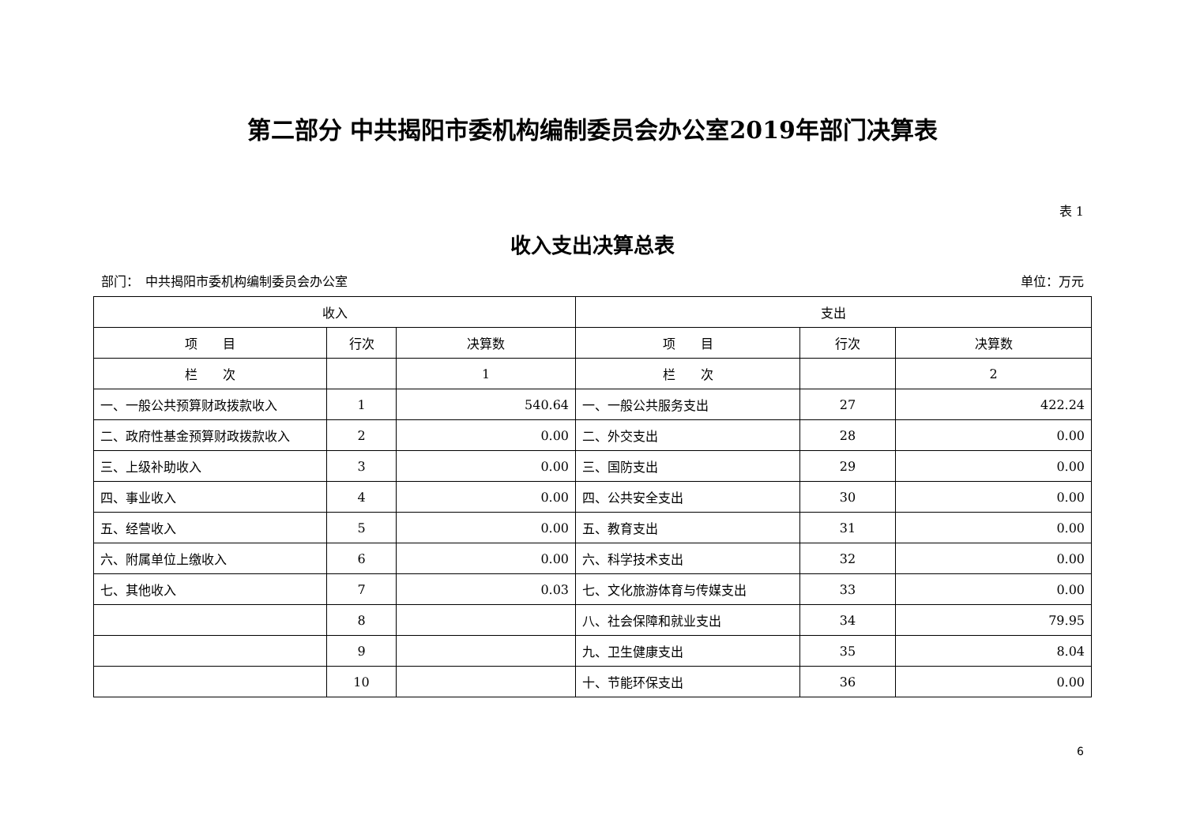第二部分 中共揭阳市委机构编制委员会办公室2019年部门决算表
表 1
收入支出决算总表
部门：　中共揭阳市委机构编制委员会办公室 单位：万元
| 收入 | | | 支出 | | |
| --- | --- | --- | --- | --- | --- |
| 项 目 | 行次 | 决算数 | 项 目 | 行次 | 决算数 |
| 栏 次 | | 1 | 栏 次 | | 2 |
| 一、一般公共预算财政拨款收入 | 1 | 540.64 | 一、一般公共服务支出 | 27 | 422.24 |
| 二、政府性基金预算财政拨款收入 | 2 | 0.00 | 二、外交支出 | 28 | 0.00 |
| 三、上级补助收入 | 3 | 0.00 | 三、国防支出 | 29 | 0.00 |
| 四、事业收入 | 4 | 0.00 | 四、公共安全支出 | 30 | 0.00 |
| 五、经营收入 | 5 | 0.00 | 五、教育支出 | 31 | 0.00 |
| 六、附属单位上缴收入 | 6 | 0.00 | 六、科学技术支出 | 32 | 0.00 |
| 七、其他收入 | 7 | 0.03 | 七、文化旅游体育与传媒支出 | 33 | 0.00 |
| | 8 | | 八、社会保障和就业支出 | 34 | 79.95 |
| | 9 | | 九、卫生健康支出 | 35 | 8.04 |
| | 10 | | 十、节能环保支出 | 36 | 0.00 |
6